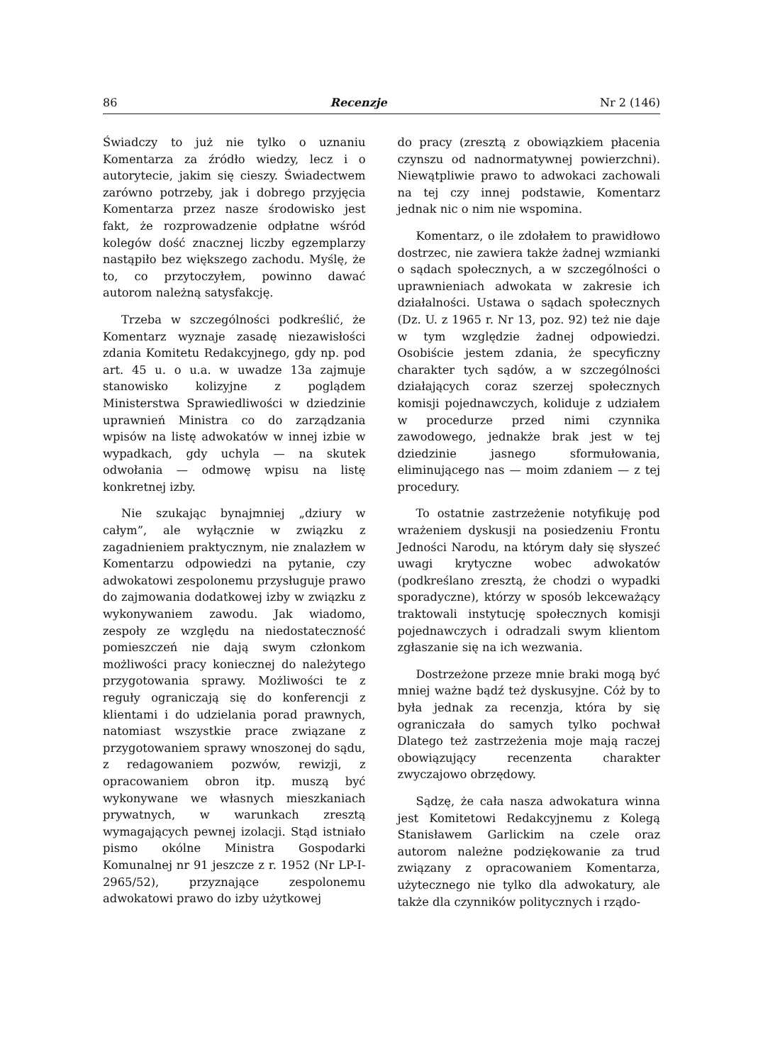86 Recenzje Nr 2 (146)
Świadczy to już nie tylko o uznaniu Komentarza za źródło wiedzy, lecz i o autorytecie, jakim się cieszy. Świadectwem zarówno potrzeby, jak i dobrego przyjęcia Komentarza przez nasze środowisko jest fakt, że rozprowadzenie odpłatne wśród kolegów dość znacznej liczby egzemplarzy nastąpiło bez większego zachodu. Myślę, że to, co przytoczyłem, powinno dawać autorom należną satysfakcję.
Trzeba w szczególności podkreślić, że Komentarz wyznaje zasadę niezawisłości zdania Komitetu Redakcyjnego, gdy np. pod art. 45 u. o u.a. w uwadze 13a zajmuje stanowisko kolizyjne z poglądem Ministerstwa Sprawiedliwości w dziedzinie uprawnień Ministra co do zarządzania wpisów na listę adwokatów w innej izbie w wypadkach, gdy uchyla — na skutek odwołania — odmowę wpisu na listę konkretnej izby.
Nie szukając bynajmniej „dziury w całym”, ale wyłącznie w związku z zagadnieniem praktycznym, nie znalazłem w Komentarzu odpowiedzi na pytanie, czy adwokatowi zespolonemu przysługuje prawo do zajmowania dodatkowej izby w związku z wykonywaniem zawodu. Jak wiadomo, zespoły ze względu na niedostateczność pomieszczeń nie dają swym członkom możliwości pracy koniecznej do należytego przygotowania sprawy. Możliwości te z reguły ograniczają się do konferencji z klientami i do udzielania porad prawnych, natomiast wszystkie prace związane z przygotowaniem sprawy wnoszonej do sądu, z redagowaniem pozwów, rewizji, z opracowaniem obron itp. muszą być wykonywane we własnych mieszkaniach prywatnych, w warunkach zresztą wymagających pewnej izolacji. Stąd istniało pismo okólne Ministra Gospodarki Komunalnej nr 91 jeszcze z r. 1952 (Nr LP-I-2965/52), przyznające zespolonemu adwokatowi prawo do izby użytkowej
do pracy (zresztą z obowiązkiem płacenia czynszu od nadnormatywnej powierzchni). Niewątpliwie prawo to adwokaci zachowali na tej czy innej podstawie, Komentarz jednak nic o nim nie wspomina.
Komentarz, o ile zdołałem to prawidłowo dostrzec, nie zawiera także żadnej wzmianki o sądach społecznych, a w szczególności o uprawnieniach adwokata w zakresie ich działalności. Ustawa o sądach społecznych (Dz. U. z 1965 r. Nr 13, poz. 92) też nie daje w tym względzie żadnej odpowiedzi. Osobiście jestem zdania, że specyficzny charakter tych sądów, a w szczególności działających coraz szerzej społecznych komisji pojednawczych, koliduje z udziałem w procedurze przed nimi czynnika zawodowego, jednakże brak jest w tej dziedzinie jasnego sformułowania, eliminującego nas — moim zdaniem — z tej procedury.
To ostatnie zastrzeżenie notyfikuję pod wrażeniem dyskusji na posiedzeniu Frontu Jedności Narodu, na którym dały się słyszeć uwagi krytyczne wobec adwokatów (podkreślano zresztą, że chodzi o wypadki sporadyczne), którzy w sposób lekceważący traktowali instytucję społecznych komisji pojednawczych i odradzali swym klientom zgłaszanie się na ich wezwania.
Dostrzeżone przeze mnie braki mogą być mniej ważne bądź też dyskusyjne. Cóż by to była jednak za recenzja, która by się ograniczała do samych tylko pochwał Dlatego też zastrzeżenia moje mają raczej obowiązujący recenzenta charakter zwyczajowo obrzędowy.
Sądzę, że cała nasza adwokatura winna jest Komitetowi Redakcyjnemu z Kolegą Stanisławem Garlickim na czele oraz autorom należne podziękowanie za trud związany z opracowaniem Komentarza, użytecznego nie tylko dla adwokatury, ale także dla czynników politycznych i rządo-